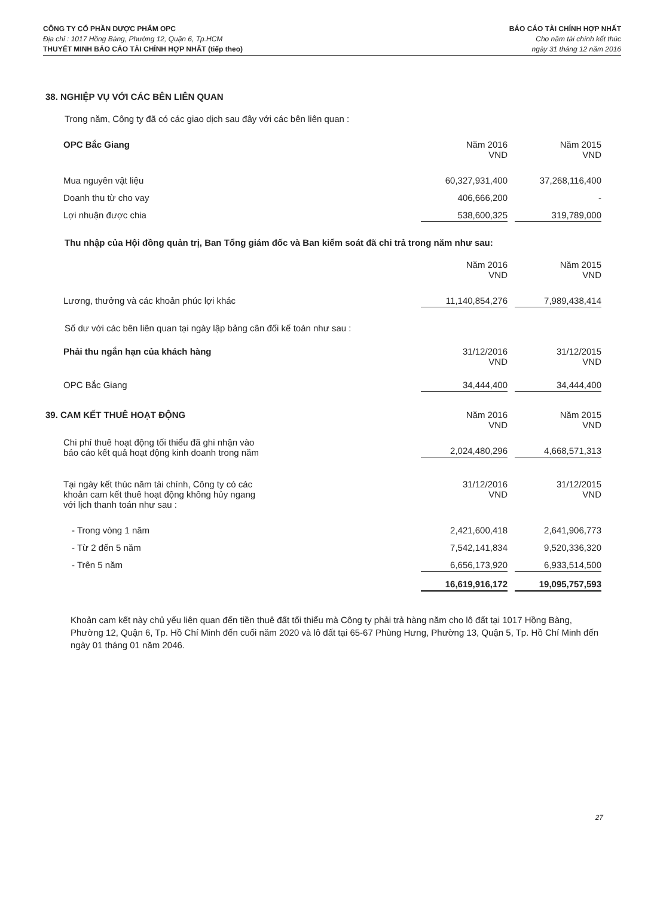CÔNG TY CỔ PHẦN DƯỢC PHẨM OPC
Địa chỉ : 1017 Hồng Bàng, Phường 12, Quận 6, Tp.HCM
THUYẾT MINH BÁO CÁO TÀI CHÍNH HỢP NHẤT (tiếp theo)
BÁO CÁO TÀI CHÍNH HỢP NHẤT
Cho năm tài chính kết thúc
ngày 31 tháng 12 năm 2016
38. NGHIỆP VỤ VỚI CÁC BÊN LIÊN QUAN
Trong năm, Công ty đã có các giao dịch sau đây với các bên liên quan :
| OPC Bắc Giang | Năm 2016 VND | Năm 2015 VND |
| Mua nguyên vật liệu | 60,327,931,400 | 37,268,116,400 |
| Doanh thu từ cho vay | 406,666,200 | - |
| Lợi nhuận được chia | 538,600,325 | 319,789,000 |
Thu nhập của Hội đồng quản trị, Ban Tổng giám đốc và Ban kiểm soát đã chi trả trong năm như sau:
| | Năm 2016 VND | Năm 2015 VND |
| Lương, thưởng và các khoản phúc lợi khác | 11,140,854,276 | 7,989,438,414 |
Số dư với các bên liên quan tại ngày lập bảng cân đối kế toán như sau :
| Phải thu ngắn hạn của khách hàng | 31/12/2016 VND | 31/12/2015 VND |
| OPC Bắc Giang | 34,444,400 | 34,444,400 |
| 39. CAM KẾT THUÊ HOẠT ĐỘNG | Năm 2016 VND | Năm 2015 VND |
| Chi phí thuê hoạt động tối thiểu đã ghi nhận vào báo cáo kết quả hoạt động kinh doanh trong năm | 2,024,480,296 | 4,668,571,313 |
| Tại ngày kết thúc năm tài chính, Công ty có các khoản cam kết thuê hoạt động không hủy ngang với lịch thanh toán như sau : | 31/12/2016 VND | 31/12/2015 VND |
| - Trong vòng 1 năm | 2,421,600,418 | 2,641,906,773 |
| - Từ 2 đến 5 năm | 7,542,141,834 | 9,520,336,320 |
| - Trên 5 năm | 6,656,173,920 | 6,933,514,500 |
| | 16,619,916,172 | 19,095,757,593 |
Khoản cam kết này chủ yếu liên quan đến tiền thuê đất tối thiểu mà Công ty phải trả hàng năm cho lô đất tại 1017 Hồng Bàng, Phường 12, Quận 6, Tp. Hồ Chí Minh đến cuối năm 2020 và lô đất tại 65-67 Phùng Hưng, Phường 13, Quận 5, Tp. Hồ Chí Minh đến ngày 01 tháng 01 năm 2046.
27